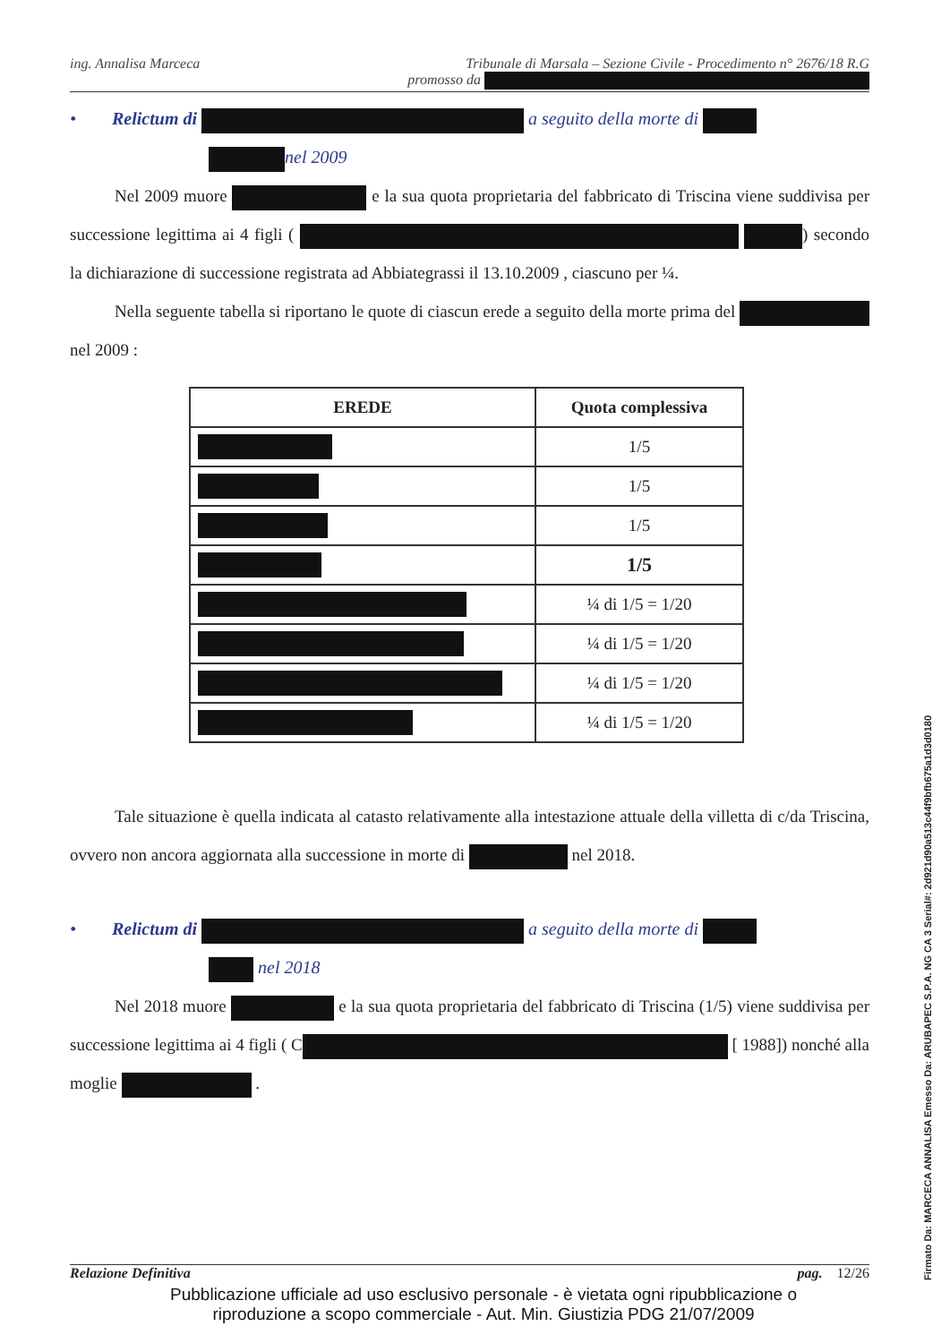ing. Annalisa Marceca Tribunale di Marsala – Sezione Civile - Procedimento n° 2676/18 R.G
promosso da
• Relictum di a seguito della morte di
nel 2009
Nel 2009 muore e la sua quota proprietaria del fabbricato di Triscina viene suddivisa per successione legittima ai 4 figli ( ) secondo la dichiarazione di successione registrata ad Abbiategrassi il 13.10.2009 , ciascuno per ¼.
Nella seguente tabella si riportano le quote di ciascun erede a seguito della morte prima del nel 2009 :
| EREDE | Quota complessiva |
| --- | --- |
| | 1/5 |
| | 1/5 |
| | 1/5 |
| | 1/5 |
| | ¼ di 1/5 = 1/20 |
| | ¼ di 1/5 = 1/20 |
| | ¼ di 1/5 = 1/20 |
| | ¼ di 1/5 = 1/20 |
Tale situazione è quella indicata al catasto relativamente alla intestazione attuale della villetta di c/da Triscina, ovvero non ancora aggiornata alla successione in morte di nel 2018.
• Relictum di a seguito della morte di
nel 2018
Nel 2018 muore e la sua quota proprietaria del fabbricato di Triscina (1/5) viene suddivisa per successione legittima ai 4 figli ( C [ 1988]) nonché alla moglie .
Relazione Definitiva pag. 12/26
Pubblicazione ufficiale ad uso esclusivo personale - è vietata ogni ripubblicazione o riproduzione a scopo commerciale - Aut. Min. Giustizia PDG 21/07/2009
Firmato Da: MARCECA ANNALISA Emesso Da: ARUBAPEC S.P.A. NG CA 3 Serial#: 2d921d90a513c44f9bfb675a1d3d0180